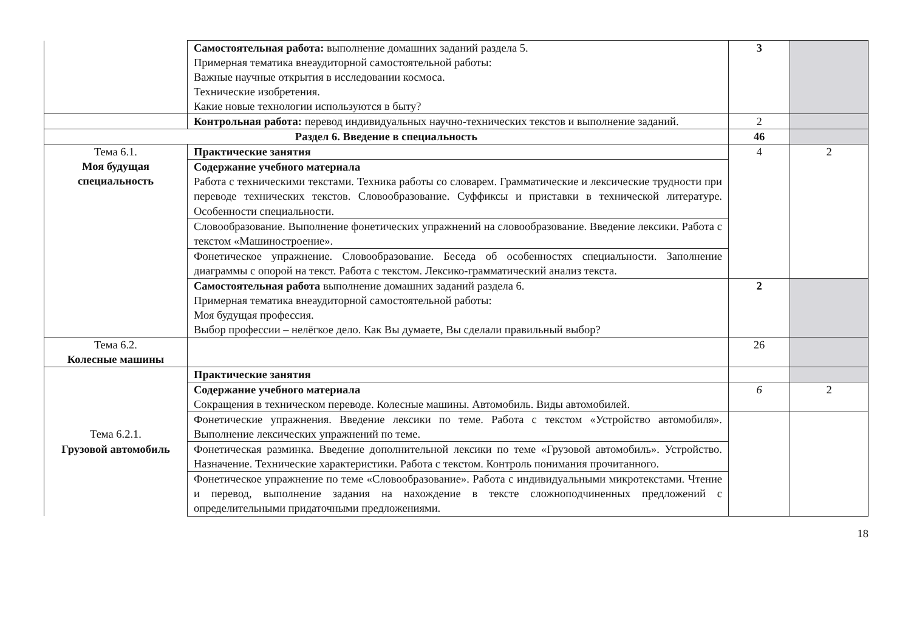| | Самостоятельная работа: выполнение домашних заданий раздела 5. Примерная тематика внеаудиторной самостоятельной работы: Важные научные открытия в исследовании космоса. Технические изобретения. Какие новые технологии используются в быту? | 3 | |
| | Контрольная работа: перевод индивидуальных научно-технических текстов и выполнение заданий. | 2 | |
| Раздел 6. Введение в специальность | | 46 | |
| Тема 6.1. Моя будущая специальность | Практические занятия | 4 | 2 |
| | Содержание учебного материала Работа с техническими текстами. Техника работы со словарем. Грамматические и лексические трудности при переводе технических текстов. Словообразование. Суффиксы и приставки в технической литературе. Особенности специальности. | | |
| | Словообразование. Выполнение фонетических упражнений на словообразование. Введение лексики. Работа с текстом «Машиностроение». | | |
| | Фонетическое упражнение. Словообразование. Беседа об особенностях специальности. Заполнение диаграммы с опорой на текст. Работа с текстом. Лексико-грамматический анализ текста. | | |
| | Самостоятельная работа выполнение домашних заданий раздела 6. Примерная тематика внеаудиторной самостоятельной работы: Моя будущая профессия. Выбор профессии – нелёгкое дело. Как Вы думаете, Вы сделали правильный выбор? | 2 | |
| Тема 6.2. Колесные машины | | 26 | |
| Тема 6.2.1. Грузовой автомобиль | Практические занятия | | |
| | Содержание учебного материала Сокращения в техническом переводе. Колесные машины. Автомобиль. Виды автомобилей. | 6 | 2 |
| | Фонетические упражнения. Введение лексики по теме. Работа с текстом «Устройство автомобиля». Выполнение лексических упражнений по теме. | | |
| | Фонетическая разминка. Введение дополнительной лексики по теме «Грузовой автомобиль». Устройство. Назначение. Технические характеристики. Работа с текстом. Контроль понимания прочитанного. | | |
| | Фонетическое упражнение по теме «Словообразование». Работа с индивидуальными микротекстами. Чтение и перевод, выполнение задания на нахождение в тексте сложноподчиненных предложений с определительными придаточными предложениями. | | |
18